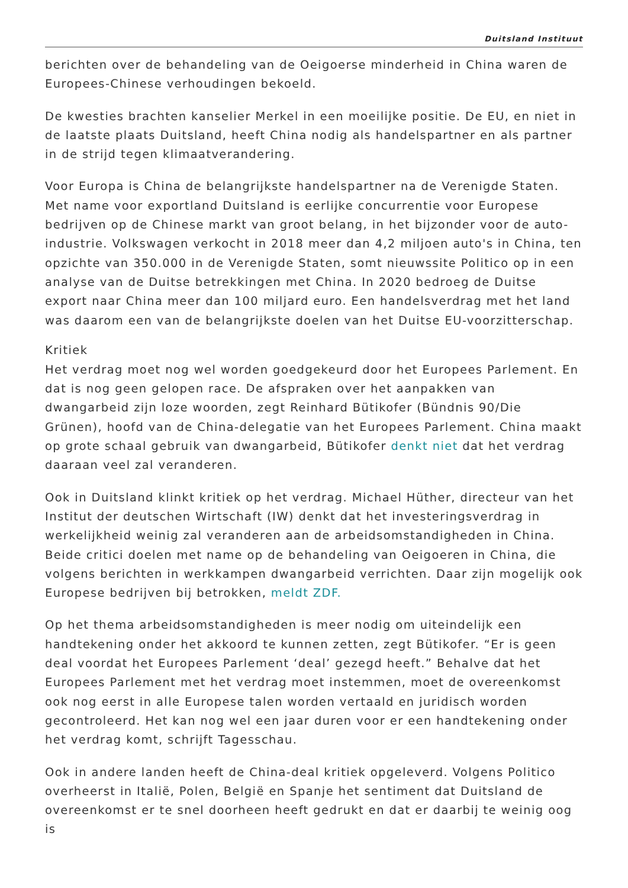Duitsland Instituut
berichten over de behandeling van de Oeigoerse minderheid in China waren de Europees-Chinese verhoudingen bekoeld.
De kwesties brachten kanselier Merkel in een moeilijke positie. De EU, en niet in de laatste plaats Duitsland, heeft China nodig als handelspartner en als partner in de strijd tegen klimaatverandering.
Voor Europa is China de belangrijkste handelspartner na de Verenigde Staten. Met name voor exportland Duitsland is eerlijke concurrentie voor Europese bedrijven op de Chinese markt van groot belang, in het bijzonder voor de auto-industrie. Volkswagen verkocht in 2018 meer dan 4,2 miljoen auto's in China, ten opzichte van 350.000 in de Verenigde Staten, somt nieuwssite Politico op in een analyse van de Duitse betrekkingen met China. In 2020 bedroeg de Duitse export naar China meer dan 100 miljard euro. Een handelsverdrag met het land was daarom een van de belangrijkste doelen van het Duitse EU-voorzitterschap.
Kritiek
Het verdrag moet nog wel worden goedgekeurd door het Europees Parlement. En dat is nog geen gelopen race. De afspraken over het aanpakken van dwangarbeid zijn loze woorden, zegt Reinhard Bütikofer (Bündnis 90/Die Grünen), hoofd van de China-delegatie van het Europees Parlement. China maakt op grote schaal gebruik van dwangarbeid, Bütikofer denkt niet dat het verdrag daaraan veel zal veranderen.
Ook in Duitsland klinkt kritiek op het verdrag. Michael Hüther, directeur van het Institut der deutschen Wirtschaft (IW) denkt dat het investeringsverdrag in werkelijkheid weinig zal veranderen aan de arbeidsomstandigheden in China. Beide critici doelen met name op de behandeling van Oeigoeren in China, die volgens berichten in werkkampen dwangarbeid verrichten. Daar zijn mogelijk ook Europese bedrijven bij betrokken, meldt ZDF.
Op het thema arbeidsomstandigheden is meer nodig om uiteindelijk een handtekening onder het akkoord te kunnen zetten, zegt Bütikofer. “Er is geen deal voordat het Europees Parlement ‘deal’ gezegd heeft.” Behalve dat het Europees Parlement met het verdrag moet instemmen, moet de overeenkomst ook nog eerst in alle Europese talen worden vertaald en juridisch worden gecontroleerd. Het kan nog wel een jaar duren voor er een handtekening onder het verdrag komt, schrijft Tagesschau.
Ook in andere landen heeft de China-deal kritiek opgeleverd. Volgens Politico overheerst in Italië, Polen, België en Spanje het sentiment dat Duitsland de overeenkomst er te snel doorheen heeft gedrukt en dat er daarbij te weinig oog is